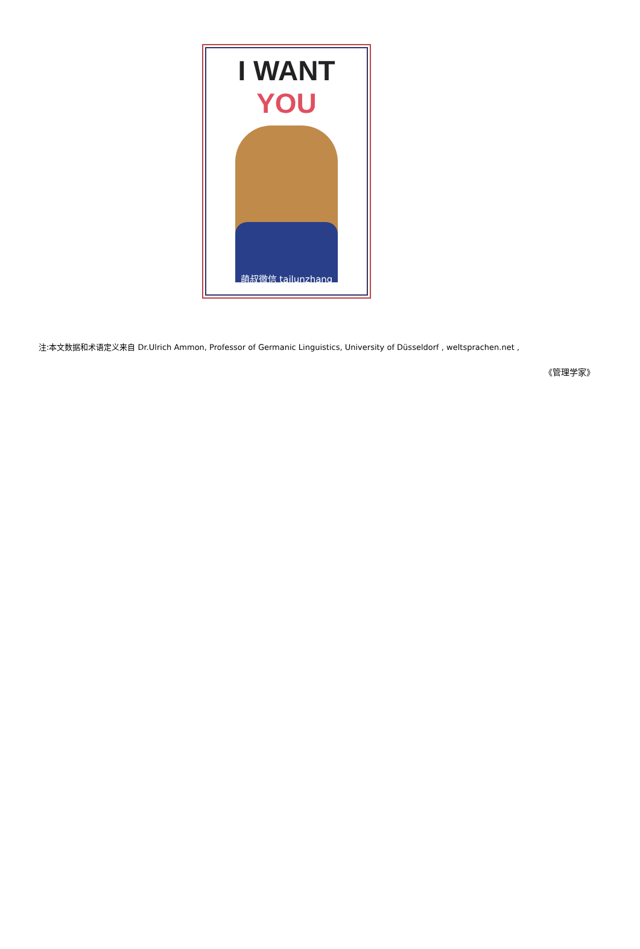I WANT YOU
萌叔微信 tailunzhang
注:本文数据和术语定义来自 Dr.Ulrich Ammon, Professor of Germanic Linguistics, University of Düsseldorf , weltsprachen.net ,
《管理学家》